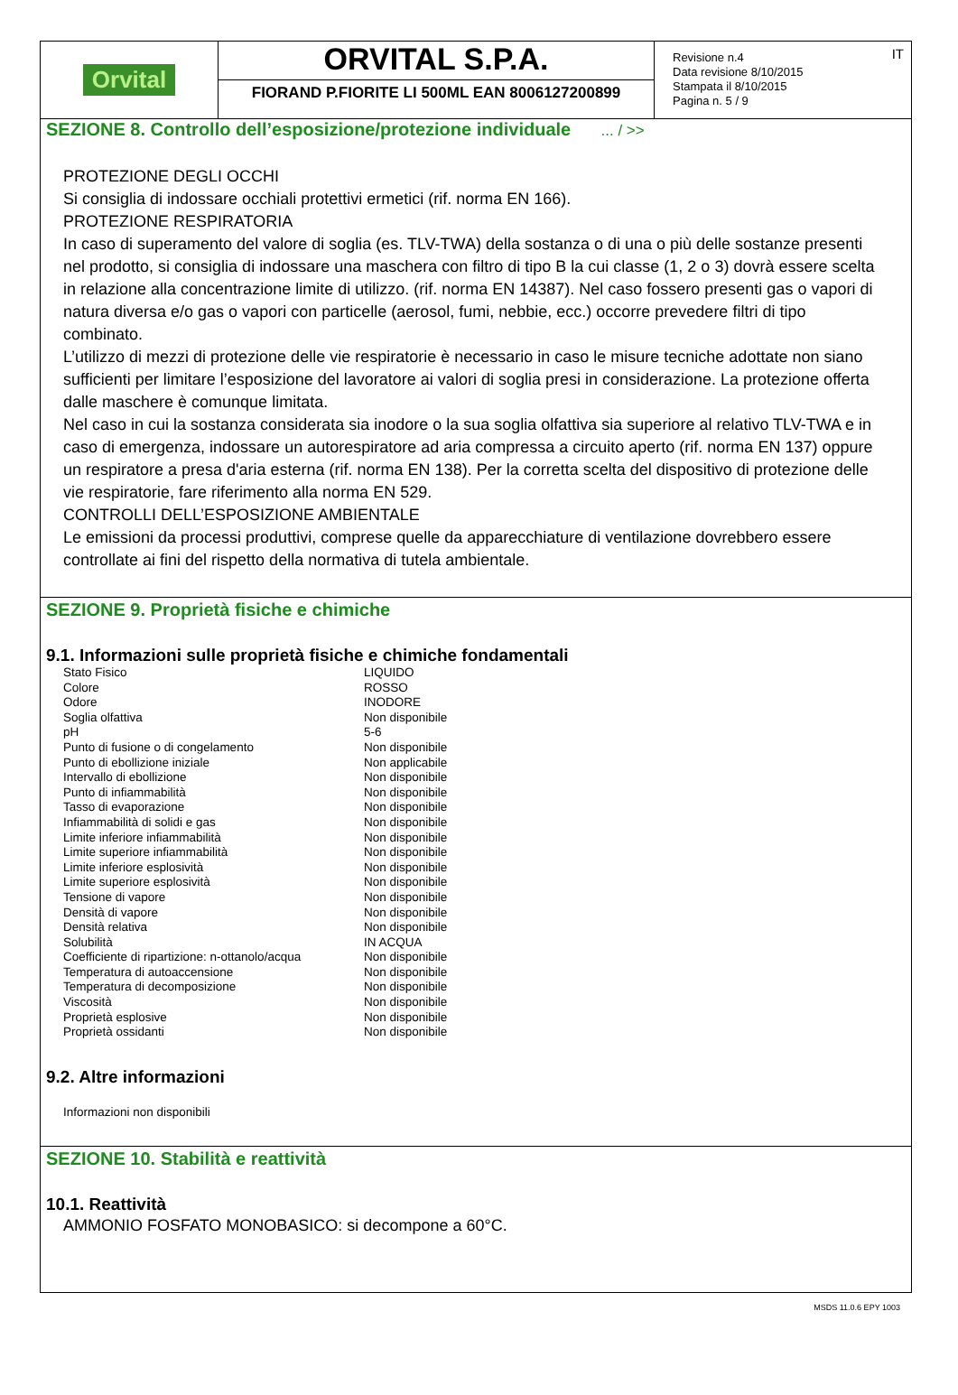Orvital
ORVITAL S.P.A.
FIORAND P.FIORITE LI 500ML EAN 8006127200899
Revisione n.4
Data revisione 8/10/2015
Stampata il 8/10/2015
Pagina n. 5 / 9
IT
SEZIONE 8. Controllo dell’esposizione/protezione individuale ... / >>
PROTEZIONE DEGLI OCCHI
Si consiglia di indossare occhiali protettivi ermetici (rif. norma EN 166).
PROTEZIONE RESPIRATORIA
In caso di superamento del valore di soglia (es. TLV-TWA) della sostanza o di una o più delle sostanze presenti nel prodotto, si consiglia di indossare una maschera con filtro di tipo B la cui classe (1, 2 o 3) dovrà essere scelta in relazione alla concentrazione limite di utilizzo. (rif. norma EN 14387). Nel caso fossero presenti gas o vapori di natura diversa e/o gas o vapori con particelle (aerosol, fumi, nebbie, ecc.) occorre prevedere filtri di tipo combinato.
L’utilizzo di mezzi di protezione delle vie respiratorie è necessario in caso le misure tecniche adottate non siano sufficienti per limitare l’esposizione del lavoratore ai valori di soglia presi in considerazione. La protezione offerta dalle maschere è comunque limitata.
Nel caso in cui la sostanza considerata sia inodore o la sua soglia olfattiva sia superiore al relativo TLV-TWA e in caso di emergenza, indossare un autorespiratore ad aria compressa a circuito aperto (rif. norma EN 137) oppure un respiratore a presa d'aria esterna (rif. norma EN 138). Per la corretta scelta del dispositivo di protezione delle vie respiratorie, fare riferimento alla norma EN 529.
CONTROLLI DELL’ESPOSIZIONE AMBIENTALE
Le emissioni da processi produttivi, comprese quelle da apparecchiature di ventilazione dovrebbero essere controllate ai fini del rispetto della normativa di tutela ambientale.
SEZIONE 9. Proprietà fisiche e chimiche
9.1. Informazioni sulle proprietà fisiche e chimiche fondamentali
| Stato Fisico | LIQUIDO |
| Colore | ROSSO |
| Odore | INODORE |
| Soglia olfattiva | Non disponibile |
| pH | 5-6 |
| Punto di fusione o di congelamento | Non disponibile |
| Punto di ebollizione iniziale | Non applicabile |
| Intervallo di ebollizione | Non disponibile |
| Punto di infiammabilità | Non disponibile |
| Tasso di evaporazione | Non disponibile |
| Infiammabilità di solidi e gas | Non disponibile |
| Limite inferiore infiammabilità | Non disponibile |
| Limite superiore infiammabilità | Non disponibile |
| Limite inferiore esplosività | Non disponibile |
| Limite superiore esplosività | Non disponibile |
| Tensione di vapore | Non disponibile |
| Densità di vapore | Non disponibile |
| Densità relativa | Non disponibile |
| Solubilità | IN ACQUA |
| Coefficiente di ripartizione: n-ottanolo/acqua | Non disponibile |
| Temperatura di autoaccensione | Non disponibile |
| Temperatura di decomposizione | Non disponibile |
| Viscosità | Non disponibile |
| Proprietà esplosive | Non disponibile |
| Proprietà ossidanti | Non disponibile |
9.2. Altre informazioni
Informazioni non disponibili
SEZIONE 10. Stabilità e reattività
10.1. Reattività
AMMONIO FOSFATO MONOBASICO: si decompone a 60°C.
MSDS 11.0.6 EPY 1003